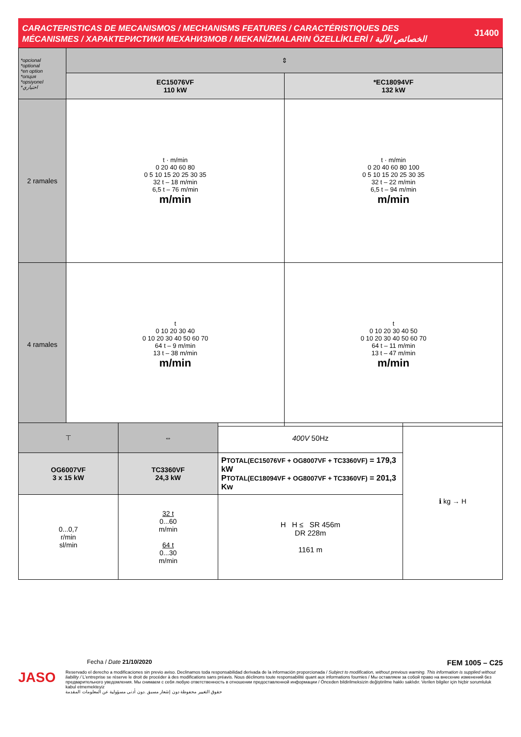CARACTERISTICAS DE MECANISMOS / MECHANISMS FEATURES / CARACTÉRISTIQUES DES
MÉCANISMES / ХАРАКТЕРИСТИКИ МЕХАНИЗМОВ / MEKANİZMALARIN ÖZELLİKLERİ / الخصائص الآلية
J1400
| *opcional *optional *en option *опция *opsiyonel *اختياري | ⇕ | |
| | EC15076VF 110 kW | *EC18094VF 132 kW |
| 2 ramales | t · m/min 0 20 40 60 80 0 5 10 15 20 25 30 35 32 t – 18 m/min 6,5 t – 76 m/min m/min | t · m/min 0 20 40 60 80 100 0 5 10 15 20 25 30 35 32 t – 22 m/min 6,5 t – 94 m/min m/min |
| 4 ramales | t 0 10 20 30 40 0 10 20 30 40 50 60 70 64 t – 9 m/min 13 t – 38 m/min m/min | t 0 10 20 30 40 50 0 10 20 30 40 50 60 70 64 t – 11 m/min 13 t – 47 m/min m/min |
| ⊤ | ⇔ | 400V 50Hz | ℹ kg → H |
| OG6007VF 3 x 15 kW | TC3360VF 24,3 kW | P TOTAL(EC15076VF + OG8007VF + TC3360VF) = 179,3 kW P TOTAL(EC18094VF + OG8007VF + TC3360VF) = 201,3 Kw | |
| 0...0,7 r/min sl/min | 32 t 0...60 m/min 64 t 0...30 m/min | H H ≤ SR 456m DR 228m 1161 m | |
Fecha / Date 21/10/2020 FEM 1005 – C25
JASO
Reservado el derecho a modificaciones sin previo aviso. Declinamos toda responsabilidad derivada de la información proporcionada / Subject to modification, without previous warning. This information is supplied without liability / L'entreprise se réserve le droit de procéder à des modifications sans préavis. Nous déclinons toute responsabilité quant aux informations fournies / Мы оставляем за собой право на внесение изменений без предварительного уведомления. Мы снимаем с себя любую ответственность в отношении предоставленной информации / Önceden bildirilmeksizin değiştirilme hakkı saklıdır. Verilen bilgiler için hiçbir sorumluluk kabul etmemekteyiz
حقوق التغيير محفوظة دون إشعار مسبق .دون أدنى مسؤولية عن المعلومات المقدمة